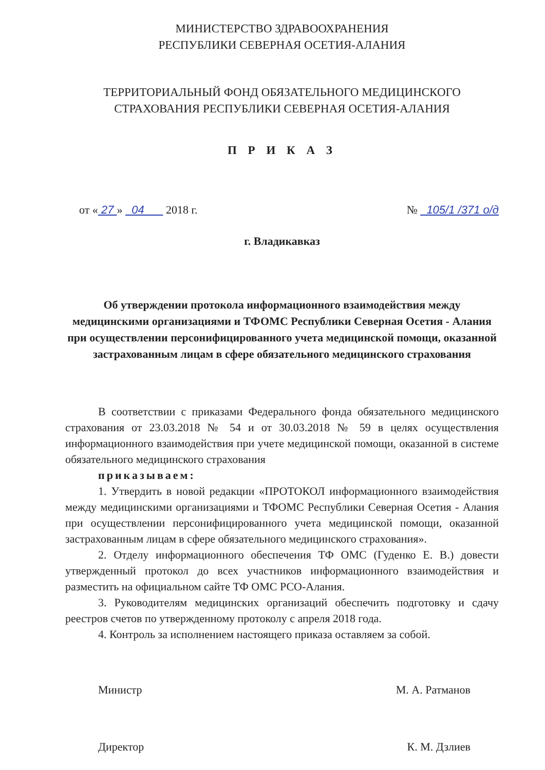МИНИСТЕРСТВО ЗДРАВООХРАНЕНИЯ
РЕСПУБЛИКИ СЕВЕРНАЯ ОСЕТИЯ-АЛАНИЯ
ТЕРРИТОРИАЛЬНЫЙ ФОНД ОБЯЗАТЕЛЬНОГО МЕДИЦИНСКОГО
СТРАХОВАНИЯ РЕСПУБЛИКИ СЕВЕРНАЯ ОСЕТИЯ-АЛАНИЯ
П Р И К А З
от « 27 » 04 2018 г. № 105/1 /371 о/д
г. Владикавказ
Об утверждении протокола информационного взаимодействия между медицинскими организациями и ТФОМС Республики Северная Осетия - Алания при осуществлении персонифицированного учета медицинской помощи, оказанной застрахованным лицам в сфере обязательного медицинского страхования
В соответствии с приказами Федерального фонда обязательного медицинского страхования от 23.03.2018 № 54 и от 30.03.2018 № 59 в целях осуществления информационного взаимодействия при учете медицинской помощи, оказанной в системе обязательного медицинского страхования
приказываем:
1. Утвердить в новой редакции «ПРОТОКОЛ информационного взаимодействия между медицинскими организациями и ТФОМС Республики Северная Осетия - Алания при осуществлении персонифицированного учета медицинской помощи, оказанной застрахованным лицам в сфере обязательного медицинского страхования».
2. Отделу информационного обеспечения ТФ ОМС (Гуденко Е. В.) довести утвержденный протокол до всех участников информационного взаимодействия и разместить на официальном сайте ТФ ОМС РСО-Алания.
3. Руководителям медицинских организаций обеспечить подготовку и сдачу реестров счетов по утвержденному протоколу с апреля 2018 года.
4. Контроль за исполнением настоящего приказа оставляем за собой.
Министр М. А. Ратманов
Директор К. М. Дзлиев